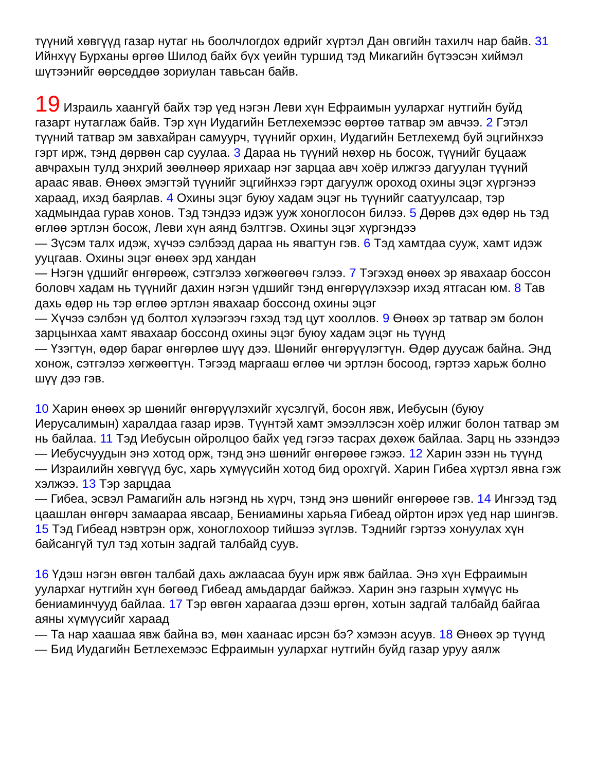түүний хөвгүүд газар нутаг нь боолчлогдох өдрийг хүртэл Дан овгийн тахилч нар байв. 31 Ийнхүү Бурханы өргөө Шилод байх бүх үеийн туршид тэд Микагийн бүтээсэн хиймэл шүтээнийг өөрсөддөө зориулан тавьсан байв.
19 Израиль хаангүй байх тэр үед нэгэн Леви хүн Ефраимын уулархаг нутгийн буйд газарт нутаглаж байв. Тэр хүн Иудагийн Бетлехемээс өөртөө татвар эм авчээ. 2 Гэтэл түүний татвар эм завхайран самуурч, түүнийг орхин, Иудагийн Бетлехемд буй эцгийнхээ гэрт ирж, тэнд дөрвөн сар суулаа. 3 Дараа нь түүний нөхөр нь босож, түүнийг буцааж авчрахын тулд энхрий зөөлнөөр ярихаар нэг зарцаа авч хоёр илжгээ дагуулан түүний араас явав. Өнөөх эмэгтэй түүнийг эцгийнхээ гэрт дагуулж ороход охины эцэг хүргэнээ хараад, ихэд баярлав. 4 Охины эцэг буюу хадам эцэг нь түүнийг саатуулсаар, тэр хадмындаа гурав хонов. Тэд тэндээ идэж ууж хоноглосон билээ. 5 Дөрөв дэх өдөр нь тэд өглөө эртлэн босож, Леви хүн аянд бэлтгэв. Охины эцэг хүргэндээ
— Зүсэм талх идэж, хүчээ сэлбээд дараа нь явагтун гэв. 6 Тэд хамтдаа сууж, хамт идэж ууцгаав. Охины эцэг өнөөх эрд хандан
— Нэгэн үдшийг өнгөрөөж, сэтгэлээ хөгжөөгөөч гэлээ. 7 Тэгэхэд өнөөх эр явахаар боссон боловч хадам нь түүнийг дахин нэгэн үдшийг тэнд өнгөрүүлэхээр ихэд ятгасан юм. 8 Тав дахь өдөр нь тэр өглөө эртлэн явахаар боссонд охины эцэг
— Хүчээ сэлбэн үд болтол хүлээгээч гэхэд тэд цут хооллов. 9 Өнөөх эр татвар эм болон зарцынхаа хамт явахаар боссонд охины эцэг буюу хадам эцэг нь түүнд
— Үзэгтүн, өдөр бараг өнгөрлөө шүү дээ. Шөнийг өнгөрүүлэгтүн. Өдөр дуусаж байна. Энд хонож, сэтгэлээ хөгжөөгтүн. Тэгээд маргааш өглөө чи эртлэн босоод, гэртээ харьж болно шүү дээ гэв.
10 Харин өнөөх эр шөнийг өнгөрүүлэхийг хүсэлгүй, босон явж, Иебусын (буюу Иерусалимын) харалдаа газар ирэв. Түүнтэй хамт эмээллэсэн хоёр илжиг болон татвар эм нь байлаа. 11 Тэд Иебусын ойролцоо байх үед гэгээ тасрах дөхөж байлаа. Зарц нь эзэндээ
— Иебусчуудын энэ хотод орж, тэнд энэ шөнийг өнгөрөөе гэжээ. 12 Харин эзэн нь түүнд
— Израилийн хөвгүүд бус, харь хүмүүсийн хотод бид орохгүй. Харин Гибеа хүртэл явна гэж хэлжээ. 13 Тэр зарцдаа
— Гибеа, эсвэл Рамагийн аль нэгэнд нь хүрч, тэнд энэ шөнийг өнгөрөөе гэв. 14 Ингээд тэд цаашлан өнгөрч замаараа явсаар, Бениамины харьяа Гибеад ойртон ирэх үед нар шингэв. 15 Тэд Гибеад нэвтрэн орж, хоноглохоор тийшээ зүглэв. Тэднийг гэртээ хонуулах хүн байсангүй тул тэд хотын задгай талбайд суув.
16 Үдэш нэгэн өвгөн талбай дахь ажлаасаа буун ирж явж байлаа. Энэ хүн Ефраимын уулархаг нутгийн хүн бөгөөд Гибеад амьдардаг байжээ. Харин энэ газрын хүмүүс нь бениаминчууд байлаа. 17 Тэр өвгөн хараагаа дээш өргөн, хотын задгай талбайд байгаа аяны хүмүүсийг хараад
— Та нар хаашаа явж байна вэ, мөн хаанаас ирсэн бэ? хэмээн асуув. 18 Өнөөх эр түүнд
— Бид Иудагийн Бетлехемээс Ефраимын уулархаг нутгийн буйд газар уруу аялж